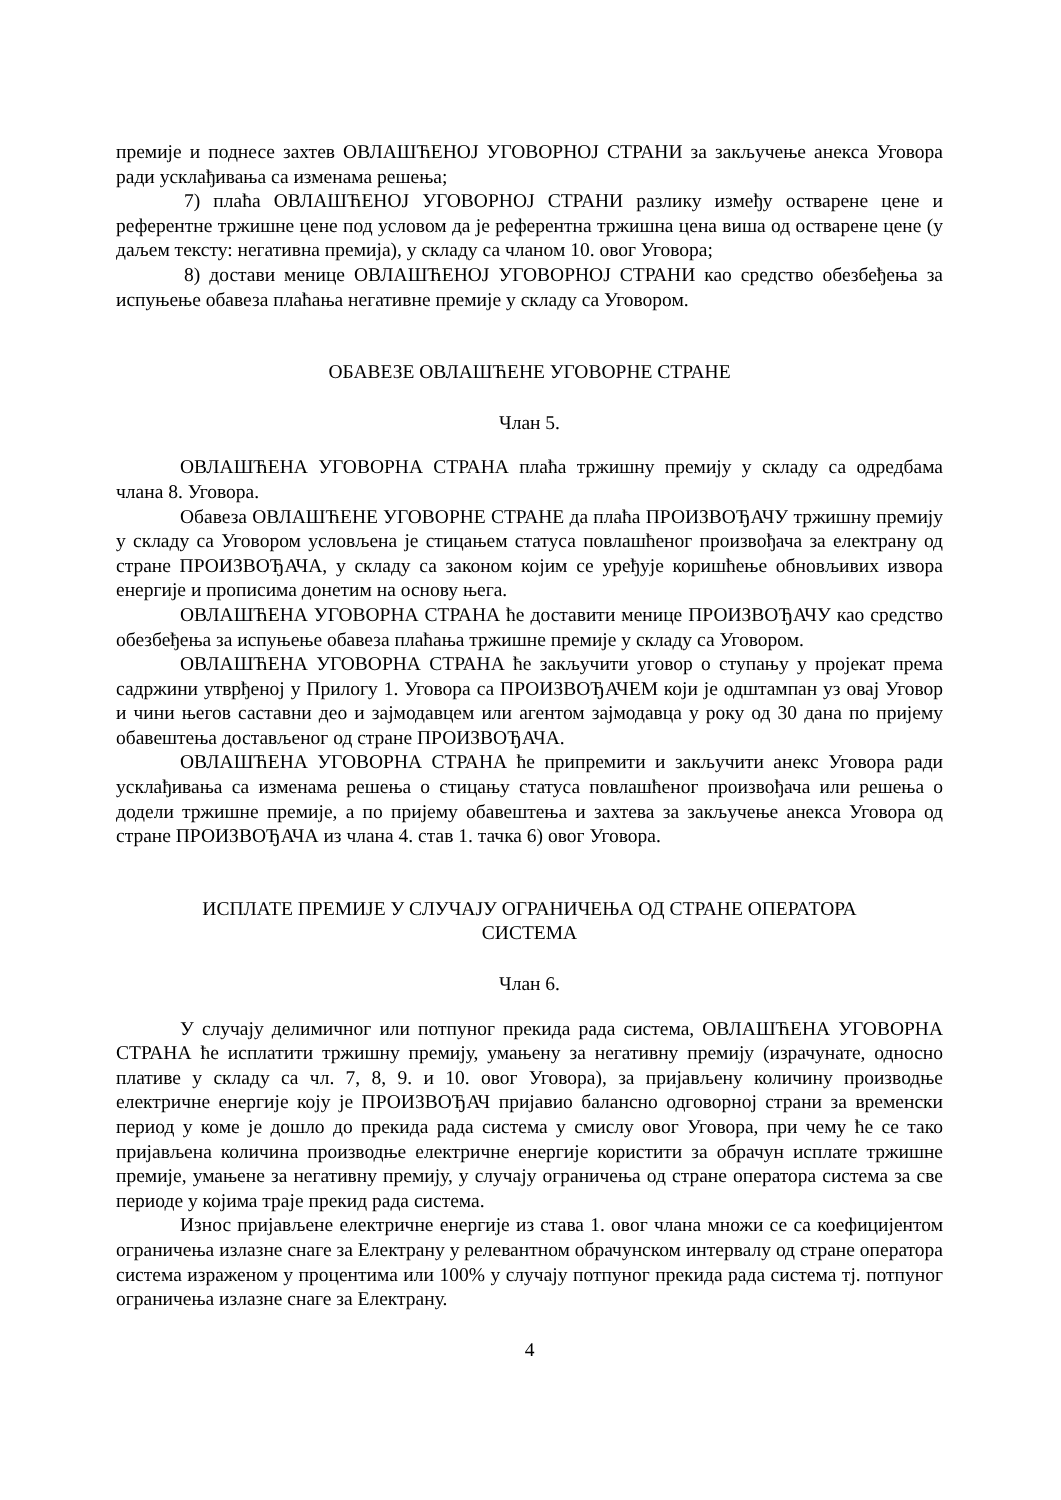премије и поднесе захтев ОВЛАШЋЕНОЈ УГОВОРНОЈ СТРАНИ за закључење анекса Уговора ради усклађивања са изменама решења;
7) плаћа ОВЛАШЋЕНОЈ УГОВОРНОЈ СТРАНИ разлику између остварене цене и референтне тржишне цене под условом да је референтна тржишна цена виша од остварене цене (у даљем тексту: негативна премија), у складу са чланом 10. овог Уговора;
8) достави менице ОВЛАШЋЕНОЈ УГОВОРНОЈ СТРАНИ као средство обезбеђења за испуњење обавеза плаћања негативне премије у складу са Уговором.
ОБАВЕЗЕ ОВЛАШЋЕНЕ УГОВОРНЕ СТРАНЕ
Члан 5.
ОВЛАШЋЕНА УГОВОРНА СТРАНА плаћа тржишну премију у складу са одредбама члана 8. Уговора.
Обавеза ОВЛАШЋЕНЕ УГОВОРНЕ СТРАНЕ да плаћа ПРОИЗВОЂАЧУ тржишну премију у складу са Уговором условљена је стицањем статуса повлашћеног произвођача за електрану од стране ПРОИЗВОЂАЧА, у складу са законом којим се уређује коришћење обновљивих извора енергије и прописима донетим на основу њега.
ОВЛАШЋЕНА УГОВОРНА СТРАНА ће доставити менице ПРОИЗВОЂАЧУ као средство обезбеђења за испуњење обавеза плаћања тржишне премије у складу са Уговором.
ОВЛАШЋЕНА УГОВОРНА СТРАНА ће закључити уговор о ступању у пројекат према садржини утврђеној у Прилогу 1. Уговора са ПРОИЗВОЂАЧЕМ који је одштампан уз овај Уговор и чини његов саставни део и зајмодавцем или агентом зајмодавца у року од 30 дана по пријему обавештења достављеног од стране ПРОИЗВОЂАЧА.
ОВЛАШЋЕНА УГОВОРНА СТРАНА ће припремити и закључити анекс Уговора ради усклађивања са изменама решења о стицању статуса повлашћеног произвођача или решења о додели тржишне премије, а по пријему обавештења и захтева за закључење анекса Уговора од стране ПРОИЗВОЂАЧА из члана 4. став 1. тачка 6) овог Уговора.
ИСПЛАТЕ ПРЕМИЈЕ У СЛУЧАЈУ ОГРАНИЧЕЊА ОД СТРАНЕ ОПЕРАТОРА
СИСТЕМА
Члан 6.
У случају делимичног или потпуног прекида рада система, ОВЛАШЋЕНА УГОВОРНА СТРАНА ће исплатити тржишну премију, умањену за негативну премију (израчунате, односно плативе у складу са чл. 7, 8, 9. и 10. овог Уговора), за пријављену количину производње електричне енергије коју је ПРОИЗВОЂАЧ пријавио балансно одговорној страни за временски период у коме је дошло до прекида рада система у смислу овог Уговора, при чему ће се тако пријављена количина производње електричне енергије користити за обрачун исплате тржишне премије, умањене за негативну премију, у случају ограничења од стране оператора система за све периоде у којима траје прекид рада система.
Износ пријављене електричне енергије из става 1. овог члана множи се са коефицијентом ограничења излазне снаге за Електрану у релевантном обрачунском интервалу од стране оператора система израженом у процентима или 100% у случају потпуног прекида рада система тј. потпуног ограничења излазне снаге за Електрану.
4